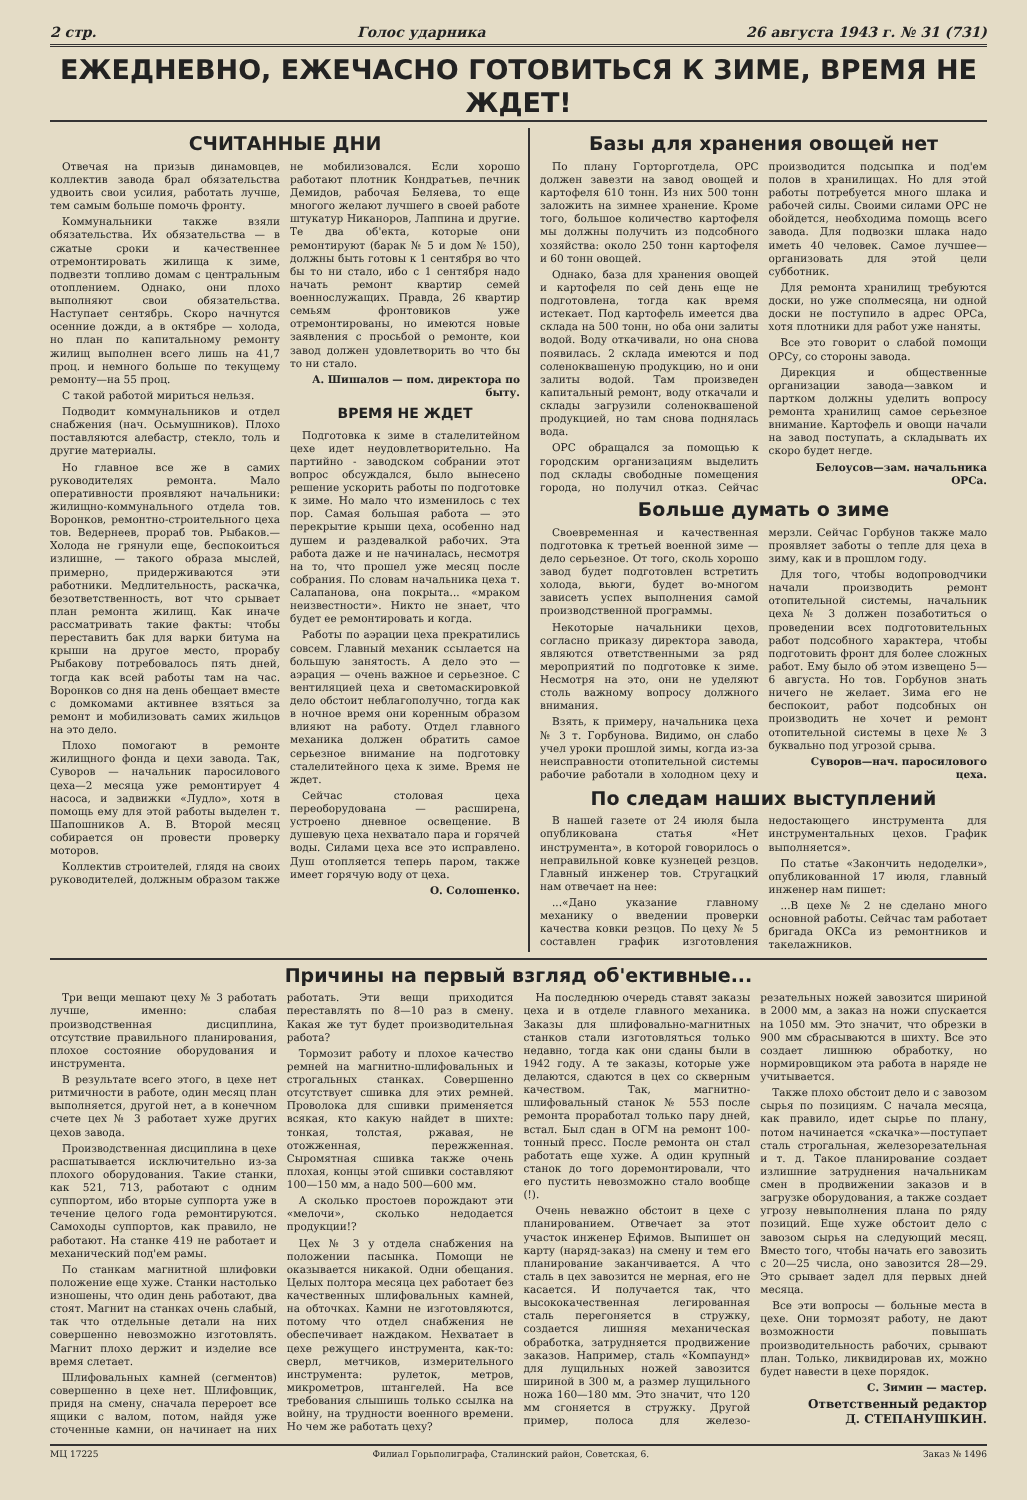2 стр. Голос ударника 26 августа 1943 г. № 31 (731)
ЕЖЕДНЕВНО, ЕЖЕЧАСНО ГОТОВИТЬСЯ К ЗИМЕ, ВРЕМЯ НЕ ЖДЕТ!
СЧИТАННЫЕ ДНИ
Отвечая на призыв динамовцев, коллектив завода брал обязательства удвоить свои усилия, работать лучше, тем самым больше помочь фронту.
Коммунальники также взяли обязательства. Их обязательства — в сжатые сроки и качественнее отремонтировать жилища к зиме, подвезти топливо домам с центральным отоплением. Однако, они плохо выполняют свои обязательства. Наступает сентябрь. Скоро начнутся осенние дожди, а в октябре — холода, но план по капитальному ремонту жилищ выполнен всего лишь на 41,7 проц. и немного больше по текущему ремонту—на 55 проц.
С такой работой мириться нельзя.
Подводит коммунальников и отдел снабжения (нач. Осьмушников). Плохо поставляются алебастр, стекло, толь и другие материалы.
Но главное все же в самих руководителях ремонта. Мало оперативности проявляют начальники: жилищно-коммунального отдела тов. Воронков, ремонтно-строительного цеха тов. Ведернеев, прораб тов. Рыбаков.—Холода не грянули еще, беспокоиться излишне, — такого образа мыслей, примерно, придерживаются эти работники. Медлительность, раскачка, безответственность, вот что срывает план ремонта жилищ. Как иначе рассматривать такие факты: чтобы переставить бак для варки битума на крыши на другое место, прорабу Рыбакову потребовалось пять дней, тогда как всей работы там на час. Воронков со дня на день обещает вместе с домкомами активнее взяться за ремонт и мобилизовать самих жильцов на это дело.
Плохо помогают в ремонте жилищного фонда и цехи завода. Так, Суворов — начальник паросилового цеха—2 месяца уже ремонтирует 4 насоса, и задвижки «Лудло», хотя в помощь ему для этой работы выделен т. Шапошников А. В. Второй месяц собирается он провести проверку моторов.
Коллектив строителей, глядя на своих руководителей, должным образом также не мобилизовался. Если хорошо работают плотник Кондратьев, печник Демидов, рабочая Беляева, то еще многого желают лучшего в своей работе штукатур Никаноров, Лаппина и другие. Те два об'екта, которые они ремонтируют (барак № 5 и дом № 150), должны быть готовы к 1 сентября во что бы то ни стало, ибо с 1 сентября надо начать ремонт квартир семей военнослужащих. Правда, 26 квартир семьям фронтовиков уже отремонтированы, но имеются новые заявления с просьбой о ремонте, кои завод должен удовлетворить во что бы то ни стало.
А. Шишалов — пом. директора по быту.
ВРЕМЯ НЕ ЖДЕТ
Подготовка к зиме в сталелитейном цехе идет неудовлетворительно. На партийно - заводском собрании этот вопрос обсуждался, было вынесено решение ускорить работы по подготовке к зиме. Но мало что изменилось с тех пор. Самая большая работа — это перекрытие крыши цеха, особенно над душем и раздевалкой рабочих. Эта работа даже и не начиналась, несмотря на то, что прошел уже месяц после собрания. По словам начальника цеха т. Салапанова, она покрыта... «мраком неизвестности». Никто не знает, что будет ее ремонтировать и когда.
Работы по аэрации цеха прекратились совсем. Главный механик ссылается на большую занятость. А дело это — аэрация — очень важное и серьезное. С вентиляцией цеха и светомаскировкой дело обстоит неблагополучно, тогда как в ночное время они коренным образом влияют на работу. Отдел главного механика должен обратить самое серьезное внимание на подготовку сталелитейного цеха к зиме. Время не ждет.
Сейчас столовая цеха переоборудована — расширена, устроено дневное освещение. В душевую цеха нехватало пара и горячей воды. Силами цеха все это исправлено. Душ отопляется теперь паром, также имеет горячую воду от цеха.
О. Солошенко.
Базы для хранения овощей нет
По плану Горторготдела, ОРС должен завезти на завод овощей и картофеля 610 тонн. Из них 500 тонн заложить на зимнее хранение. Кроме того, большое количество картофеля мы должны получить из подсобного хозяйства: около 250 тонн картофеля и 60 тонн овощей.
Однако, база для хранения овощей и картофеля по сей день еще не подготовлена, тогда как время истекает. Под картофель имеется два склада на 500 тонн, но оба они залиты водой. Воду откачивали, но она снова появилась. 2 склада имеются и под соленоквашеную продукцию, но и они залиты водой. Там произведен капитальный ремонт, воду откачали и склады загрузили соленоквашеной продукцией, но там снова поднялась вода.
ОРС обращался за помощью к городским организациям выделить под склады свободные помещения города, но получил отказ. Сейчас производится подсыпка и под'ем полов в хранилищах. Но для этой работы потребуется много шлака и рабочей силы. Своими силами ОРС не обойдется, необходима помощь всего завода. Для подвозки шлака надо иметь 40 человек. Самое лучшее—организовать для этой цели субботник.
Для ремонта хранилищ требуются доски, но уже сполмесяца, ни одной доски не поступило в адрес ОРСа, хотя плотники для работ уже наняты.
Все это говорит о слабой помощи ОРСу, со стороны завода.
Дирекция и общественные организации завода—завком и партком должны уделить вопросу ремонта хранилищ самое серьезное внимание. Картофель и овощи начали на завод поступать, а складывать их скоро будет негде.
Белоусов—зам. начальника ОРСа.
Больше думать о зиме
Своевременная и качественная подготовка к третьей военной зиме — дело серьезное. От того, сколь хорошо завод будет подготовлен встретить холода, вьюги, будет во-многом зависеть успех выполнения самой производственной программы.
Некоторые начальники цехов, согласно приказу директора завода, являются ответственными за ряд мероприятий по подготовке к зиме. Несмотря на это, они не уделяют столь важному вопросу должного внимания.
Взять, к примеру, начальника цеха № 3 т. Горбунова. Видимо, он слабо учел уроки прошлой зимы, когда из-за неисправности отопительной системы рабочие работали в холодном цеху и мерзли. Сейчас Горбунов также мало проявляет заботы о тепле для цеха в зиму, как и в прошлом году.
Для того, чтобы водопроводчики начали производить ремонт отопительной системы, начальник цеха № 3 должен позаботиться о проведении всех подготовительных работ подсобного характера, чтобы подготовить фронт для более сложных работ. Ему было об этом извещено 5—6 августа. Но тов. Горбунов знать ничего не желает. Зима его не беспокоит, работ подсобных он производить не хочет и ремонт отопительной системы в цехе № 3 буквально под угрозой срыва.
Суворов—нач. паросилового цеха.
По следам наших выступлений
В нашей газете от 24 июля была опубликована статья «Нет инструмента», в которой говорилось о неправильной ковке кузнецей резцов. Главный инженер тов. Стругацкий нам отвечает на нее:
...«Дано указание главному механику о введении проверки качества ковки резцов. По цеху № 5 составлен график изготовления недостающего инструмента для инструментальных цехов. График выполняется».
По статье «Закончить недоделки», опубликованной 17 июля, главный инженер нам пишет:
...В цехе № 2 не сделано много основной работы. Сейчас там работает бригада ОКСа из ремонтников и такелажников.
Причины на первый взгляд об'ективные...
Три вещи мешают цеху № 3 работать лучше, именно: слабая производственная дисциплина, отсутствие правильного планирования, плохое состояние оборудования и инструмента.
В результате всего этого, в цехе нет ритмичности в работе, один месяц план выполняется, другой нет, а в конечном счете цех № 3 работает хуже других цехов завода.
Производственная дисциплина в цехе расшатывается исключительно из-за плохого оборудования. Такие станки, как 521, 713, работают с одним суппортом, ибо вторые суппорта уже в течение целого года ремонтируются. Самоходы суппортов, как правило, не работают. На станке 419 не работает и механический под'ем рамы.
По станкам магнитной шлифовки положение еще хуже. Станки настолько изношены, что один день работают, два стоят. Магнит на станках очень слабый, так что отдельные детали на них совершенно невозможно изготовлять. Магнит плохо держит и изделие все время слетает.
Шлифовальных камней (сегментов) совершенно в цехе нет. Шлифовщик, придя на смену, сначала перероет все ящики с валом, потом, найдя уже сточенные камни, он начинает на них работать. Эти вещи приходится переставлять по 8—10 раз в смену. Какая же тут будет производительная работа?
Тормозит работу и плохое качество ремней на магнитно-шлифовальных и строгальных станках. Совершенно отсутствует сшивка для этих ремней. Проволока для сшивки применяется всякая, кто какую найдет в шихте: тонкая, толстая, ржавая, не отожженная, пережженная. Сыромятная сшивка также очень плохая, концы этой сшивки составляют 100—150 мм, а надо 500—600 мм.
А сколько простоев порождают эти «мелочи», сколько недодается продукции!?
Цех № 3 у отдела снабжения на положении пасынка. Помощи не оказывается никакой. Одни обещания. Целых полтора месяца цех работает без качественных шлифовальных камней, на обточках. Камни не изготовляются, потому что отдел снабжения не обеспечивает наждаком. Нехватает в цехе режущего инструмента, как-то: сверл, метчиков, измерительного инструмента: рулеток, метров, микрометров, штангелей. На все требования слышишь только ссылка на войну, на трудности военного времени. Но чем же работать цеху?
На последнюю очередь ставят заказы цеха и в отделе главного механика. Заказы для шлифовально-магнитных станков стали изготовляться только недавно, тогда как они сданы были в 1942 году. А те заказы, которые уже делаются, сдаются в цех со скверным качеством. Так, магнитно-шлифовальный станок № 553 после ремонта проработал только пару дней, встал. Был сдан в ОГМ на ремонт 100-тонный пресс. После ремонта он стал работать еще хуже. А один крупный станок до того доремонтировали, что его пустить невозможно стало вообще (!).
Очень неважно обстоит в цехе с планированием. Отвечает за этот участок инженер Ефимов. Выпишет он карту (наряд-заказ) на смену и тем его планирование заканчивается. А что сталь в цех завозится не мерная, его не касается. И получается так, что высококачественная легированная сталь перегоняется в стружку, создается лишняя механическая обработка, затрудняется продвижение заказов. Например, сталь «Компаунд» для лущильных ножей завозится шириной в 300 м, а размер лущильного ножа 160—180 мм. Это значит, что 120 мм сгоняется в стружку. Другой пример, полоса для железо-резательных ножей завозится шириной в 2000 мм, а заказ на ножи спускается на 1050 мм. Это значит, что обрезки в 900 мм сбрасываются в шихту. Все это создает лишнюю обработку, но нормировщиком эта работа в наряде не учитывается.
Также плохо обстоит дело и с завозом сырья по позициям. С начала месяца, как правило, идет сырье по плану, потом начинается «скачка»—поступает сталь строгальная, железорезательная и т. д. Такое планирование создает излишние затруднения начальникам смен в продвижении заказов и в загрузке оборудования, а также создает угрозу невыполнения плана по ряду позиций. Еще хуже обстоит дело с завозом сырья на следующий месяц. Вместо того, чтобы начать его завозить с 20—25 числа, оно завозится 28—29. Это срывает задел для первых дней месяца.
Все эти вопросы — больные места в цехе. Они тормозят работу, не дают возможности повышать производительность рабочих, срывают план. Только, ликвидировав их, можно будет навести в цехе порядок.
С. Зимин — мастер.
Ответственный редактор
Д. СТЕПАНУШКИН.
МЦ 17225 Филиал Горьполиграфа, Сталинский район, Советская, 6. Заказ № 1496